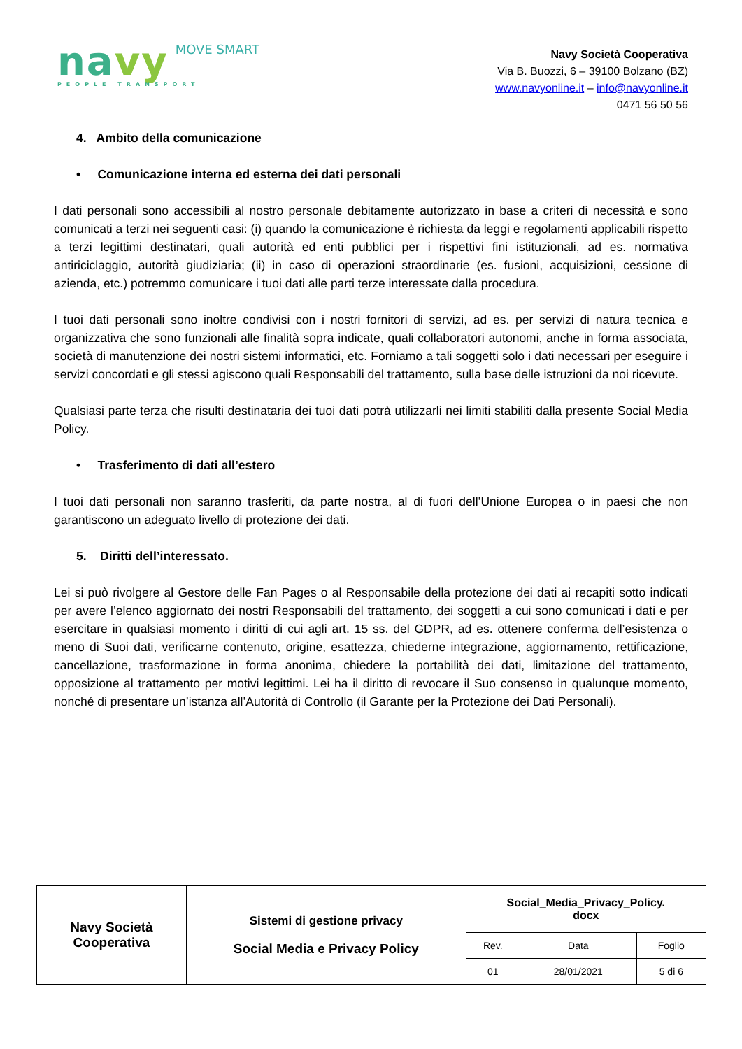navy MOVE SMART
PEOPLE TRANSPORT
Navy Società Cooperativa
Via B. Buozzi, 6 – 39100 Bolzano (BZ)
www.navyonline.it – info@navyonline.it
0471 56 50 56
4. Ambito della comunicazione
• Comunicazione interna ed esterna dei dati personali
I dati personali sono accessibili al nostro personale debitamente autorizzato in base a criteri di necessità e sono comunicati a terzi nei seguenti casi: (i) quando la comunicazione è richiesta da leggi e regolamenti applicabili rispetto a terzi legittimi destinatari, quali autorità ed enti pubblici per i rispettivi fini istituzionali, ad es. normativa antiriciclaggio, autorità giudiziaria; (ii) in caso di operazioni straordinarie (es. fusioni, acquisizioni, cessione di azienda, etc.) potremmo comunicare i tuoi dati alle parti terze interessate dalla procedura.
I tuoi dati personali sono inoltre condivisi con i nostri fornitori di servizi, ad es. per servizi di natura tecnica e organizzativa che sono funzionali alle finalità sopra indicate, quali collaboratori autonomi, anche in forma associata, società di manutenzione dei nostri sistemi informatici, etc. Forniamo a tali soggetti solo i dati necessari per eseguire i servizi concordati e gli stessi agiscono quali Responsabili del trattamento, sulla base delle istruzioni da noi ricevute.
Qualsiasi parte terza che risulti destinataria dei tuoi dati potrà utilizzarli nei limiti stabiliti dalla presente Social Media Policy.
• Trasferimento di dati all’estero
I tuoi dati personali non saranno trasferiti, da parte nostra, al di fuori dell’Unione Europea o in paesi che non garantiscono un adeguato livello di protezione dei dati.
5. Diritti dell’interessato.
Lei si può rivolgere al Gestore delle Fan Pages o al Responsabile della protezione dei dati ai recapiti sotto indicati per avere l’elenco aggiornato dei nostri Responsabili del trattamento, dei soggetti a cui sono comunicati i dati e per esercitare in qualsiasi momento i diritti di cui agli art. 15 ss. del GDPR, ad es. ottenere conferma dell’esistenza o meno di Suoi dati, verificarne contenuto, origine, esattezza, chiederne integrazione, aggiornamento, rettificazione, cancellazione, trasformazione in forma anonima, chiedere la portabilità dei dati, limitazione del trattamento, opposizione al trattamento per motivi legittimi. Lei ha il diritto di revocare il Suo consenso in qualunque momento, nonché di presentare un’istanza all’Autorità di Controllo (il Garante per la Protezione dei Dati Personali).
| Navy Società Cooperativa | Sistemi di gestione privacy Social Media e Privacy Policy | Social_Media_Privacy_Policy. docx | | |
| | | Rev. | Data | Foglio |
| | | 01 | 28/01/2021 | 5 di 6 |